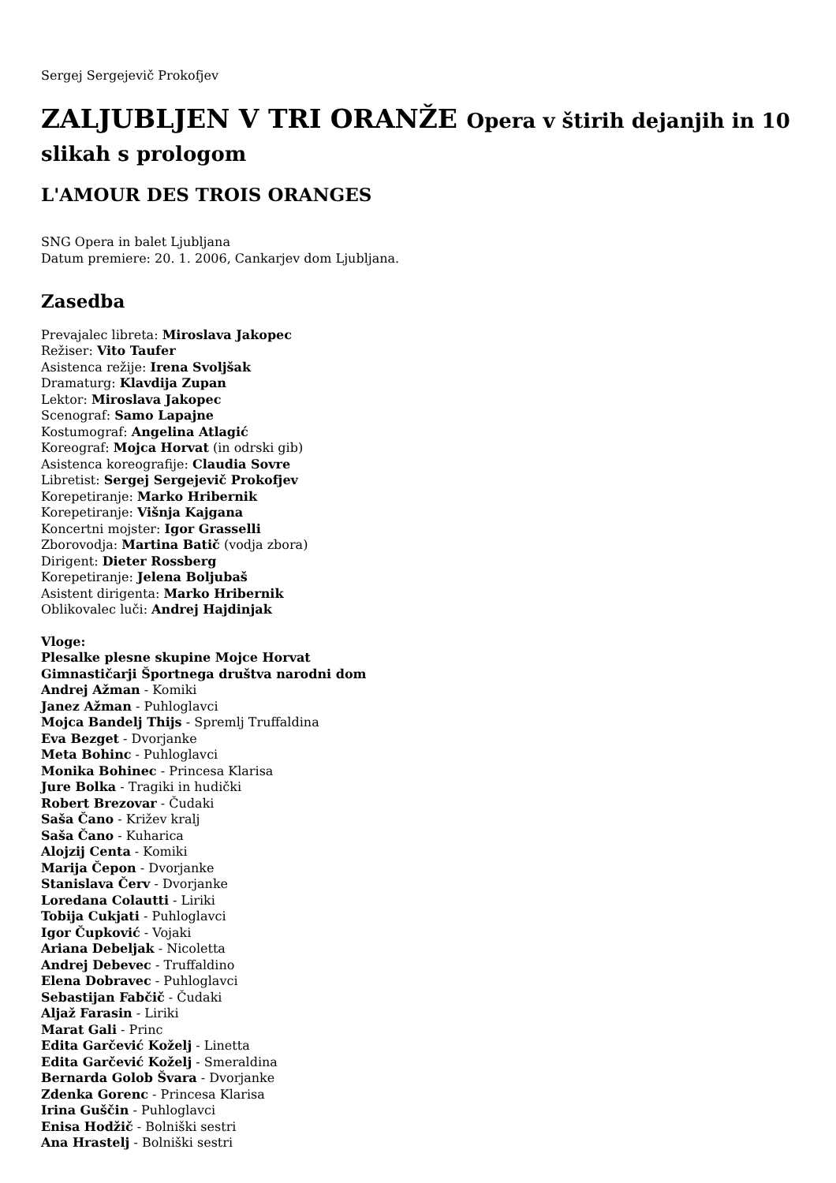Sergej Sergejevič Prokofjev
ZALJUBLJEN V TRI ORANŽE Opera v štirih dejanjih in 10 slikah s prologom
L'AMOUR DES TROIS ORANGES
SNG Opera in balet Ljubljana
Datum premiere: 20. 1. 2006, Cankarjev dom Ljubljana.
Zasedba
Prevajalec libreta: Miroslava Jakopec
Režiser: Vito Taufer
Asistenca režije: Irena Svoljšak
Dramaturg: Klavdija Zupan
Lektor: Miroslava Jakopec
Scenograf: Samo Lapajne
Kostumograf: Angelina Atlagić
Koreograf: Mojca Horvat (in odrski gib)
Asistenca koreografije: Claudia Sovre
Libretist: Sergej Sergejevič Prokofjev
Korepetiranje: Marko Hribernik
Korepetiranje: Višnja Kajgana
Koncertni mojster: Igor Grasselli
Zborovodja: Martina Batič (vodja zbora)
Dirigent: Dieter Rossberg
Korepetiranje: Jelena Boljubaš
Asistent dirigenta: Marko Hribernik
Oblikovalec luči: Andrej Hajdinjak
Vloge:
Plesalke plesne skupine Mojce Horvat
Gimnastičarji Športnega društva narodni dom
Andrej Ažman - Komiki
Janez Ažman - Puhloglavci
Mojca Bandelj Thijs - Spremlj Truffaldina
Eva Bezget - Dvorjanke
Meta Bohinc - Puhloglavci
Monika Bohinec - Princesa Klarisa
Jure Bolka - Tragiki in hudički
Robert Brezovar - Čudaki
Saša Čano - Križev kralj
Saša Čano - Kuharica
Alojzij Centa - Komiki
Marija Čepon - Dvorjanke
Stanislava Červ - Dvorjanke
Loredana Colautti - Liriki
Tobija Cukjati - Puhloglavci
Igor Čupković - Vojaki
Ariana Debeljak - Nicoletta
Andrej Debevec - Truffaldino
Elena Dobravec - Puhloglavci
Sebastijan Fabčič - Čudaki
Aljaž Farasin - Liriki
Marat Gali - Princ
Edita Garčević Koželj - Linetta
Edita Garčević Koželj - Smeraldina
Bernarda Golob Švara - Dvorjanke
Zdenka Gorenc - Princesa Klarisa
Irina Guščin - Puhloglavci
Enisa Hodžič - Bolniški sestri
Ana Hrastelj - Bolniški sestri